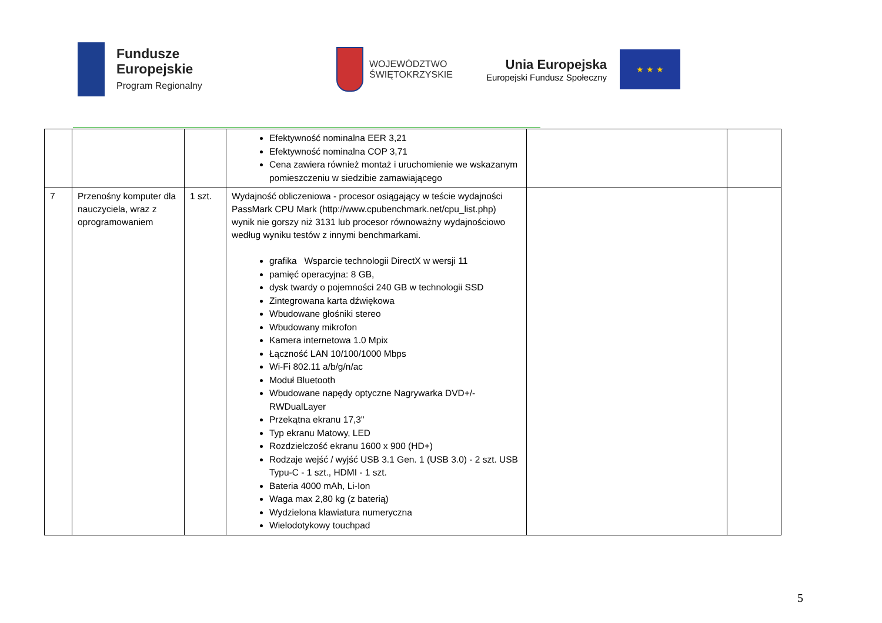Fundusze
Europejskie
Program Regionalny
WOJEWÓDZTWO
ŚWIĘTOKRZYSKIE
Unia Europejska
Europejski Fundusz Społeczny
★ ★ ★
| | | | Efektywność nominalna EER 3,21 Efektywność nominalna COP 3,71 Cena zawiera również montaż i uruchomienie we wskazanym pomieszczeniu w siedzibie zamawiającego | | |
| 7 | Przenośny komputer dla nauczyciela, wraz z oprogramowaniem | 1 szt. | Wydajność obliczeniowa - procesor osiągający w teście wydajności PassMark CPU Mark (http://www.cpubenchmark.net/cpu_list.php) wynik nie gorszy niż 3131 lub procesor równoważny wydajnościowo według wyniku testów z innymi benchmarkami. grafika Wsparcie technologii DirectX w wersji 11 pamięć operacyjna: 8 GB, dysk twardy o pojemności 240 GB w technologii SSD Zintegrowana karta dźwiękowa Wbudowane głośniki stereo Wbudowany mikrofon Kamera internetowa 1.0 Mpix Łączność LAN 10/100/1000 Mbps Wi-Fi 802.11 a/b/g/n/ac Moduł Bluetooth Wbudowane napędy optyczne Nagrywarka DVD+/-RWDualLayer Przekątna ekranu 17,3" Typ ekranu Matowy, LED Rozdzielczość ekranu 1600 x 900 (HD+) Rodzaje wejść / wyjść USB 3.1 Gen. 1 (USB 3.0) - 2 szt. USB Typu-C - 1 szt., HDMI - 1 szt. Bateria 4000 mAh, Li-Ion Waga max 2,80 kg (z baterią) Wydzielona klawiatura numeryczna Wielodotykowy touchpad | | |
5